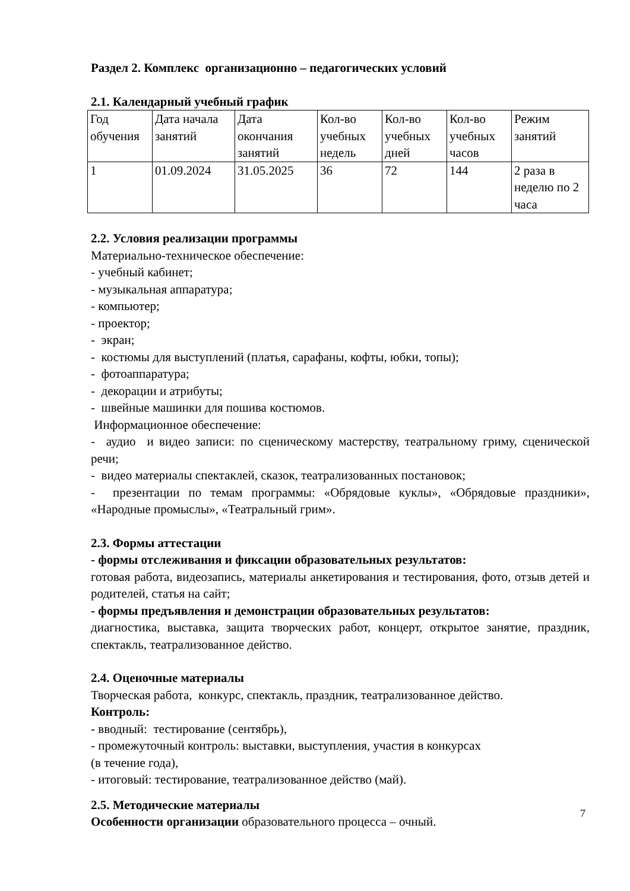Раздел 2. Комплекс организационно – педагогических условий
2.1. Календарный учебный график
| Год обучения | Дата начала занятий | Дата окончания занятий | Кол-во учебных недель | Кол-во учебных дней | Кол-во учебных часов | Режим занятий |
| 1 | 01.09.2024 | 31.05.2025 | 36 | 72 | 144 | 2 раза в неделю по 2 часа |
2.2. Условия реализации программы
Материально-техническое обеспечение:
- учебный кабинет;
- музыкальная аппаратура;
- компьютер;
- проектор;
- экран;
- костюмы для выступлений (платья, сарафаны, кофты, юбки, топы);
- фотоаппаратура;
- декорации и атрибуты;
- швейные машинки для пошива костюмов.
Информационное обеспечение:
- аудио и видео записи: по сценическому мастерству, театральному гриму, сценической речи;
- видео материалы спектаклей, сказок, театрализованных постановок;
- презентации по темам программы: «Обрядовые куклы», «Обрядовые праздники», «Народные промыслы», «Театральный грим».
2.3. Формы аттестации
- формы отслеживания и фиксации образовательных результатов:
готовая работа, видеозапись, материалы анкетирования и тестирования, фото, отзыв детей и родителей, статья на сайт;
- формы предъявления и демонстрации образовательных результатов:
диагностика, выставка, защита творческих работ, концерт, открытое занятие, праздник, спектакль, театрализованное действо.
2.4. Оценочные материалы
Творческая работа, конкурс, спектакль, праздник, театрализованное действо.
Контроль:
- вводный: тестирование (сентябрь),
- промежуточный контроль: выставки, выступления, участия в конкурсах
(в течение года),
- итоговый: тестирование, театрализованное действо (май).
2.5. Методические материалы
Особенности организации образовательного процесса – очный.
7